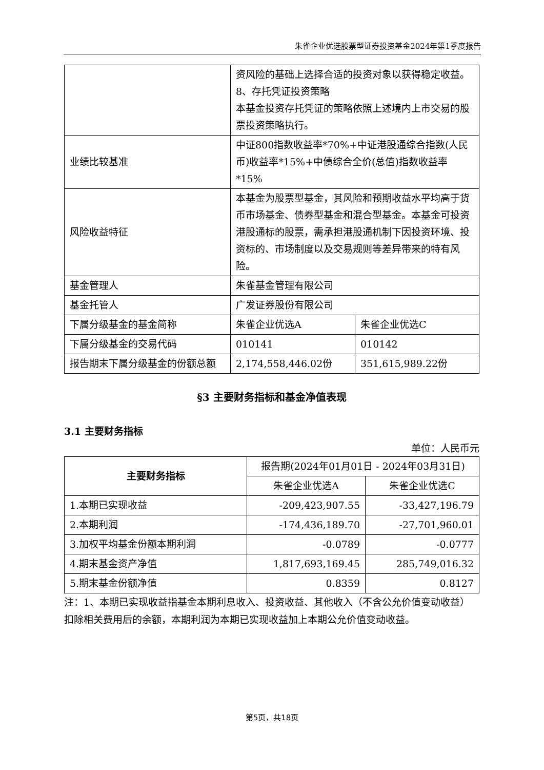朱雀企业优选股票型证券投资基金2024年第1季度报告
| | 资风险的基础上选择合适的投资对象以获得稳定收益。 8、存托凭证投资策略 本基金投资存托凭证的策略依照上述境内上市交易的股票投资策略执行。 | |
| 业绩比较基准 | 中证800指数收益率*70%+中证港股通综合指数(人民币)收益率*15%+中债综合全价(总值)指数收益率*15% | |
| 风险收益特征 | 本基金为股票型基金，其风险和预期收益水平均高于货币市场基金、债券型基金和混合型基金。本基金可投资港股通标的股票，需承担港股通机制下因投资环境、投资标的、市场制度以及交易规则等差异带来的特有风险。 | |
| 基金管理人 | 朱雀基金管理有限公司 | |
| 基金托管人 | 广发证券股份有限公司 | |
| 下属分级基金的基金简称 | 朱雀企业优选A | 朱雀企业优选C |
| 下属分级基金的交易代码 | 010141 | 010142 |
| 报告期末下属分级基金的份额总额 | 2,174,558,446.02份 | 351,615,989.22份 |
§3 主要财务指标和基金净值表现
3.1 主要财务指标
单位：人民币元
| 主要财务指标 | 报告期(2024年01月01日 - 2024年03月31日) | |
| | 朱雀企业优选A | 朱雀企业优选C |
| 1.本期已实现收益 | -209,423,907.55 | -33,427,196.79 |
| 2.本期利润 | -174,436,189.70 | -27,701,960.01 |
| 3.加权平均基金份额本期利润 | -0.0789 | -0.0777 |
| 4.期末基金资产净值 | 1,817,693,169.45 | 285,749,016.32 |
| 5.期末基金份额净值 | 0.8359 | 0.8127 |
注：1、本期已实现收益指基金本期利息收入、投资收益、其他收入（不含公允价值变动收益）扣除相关费用后的余额，本期利润为本期已实现收益加上本期公允价值变动收益。
第5页，共18页